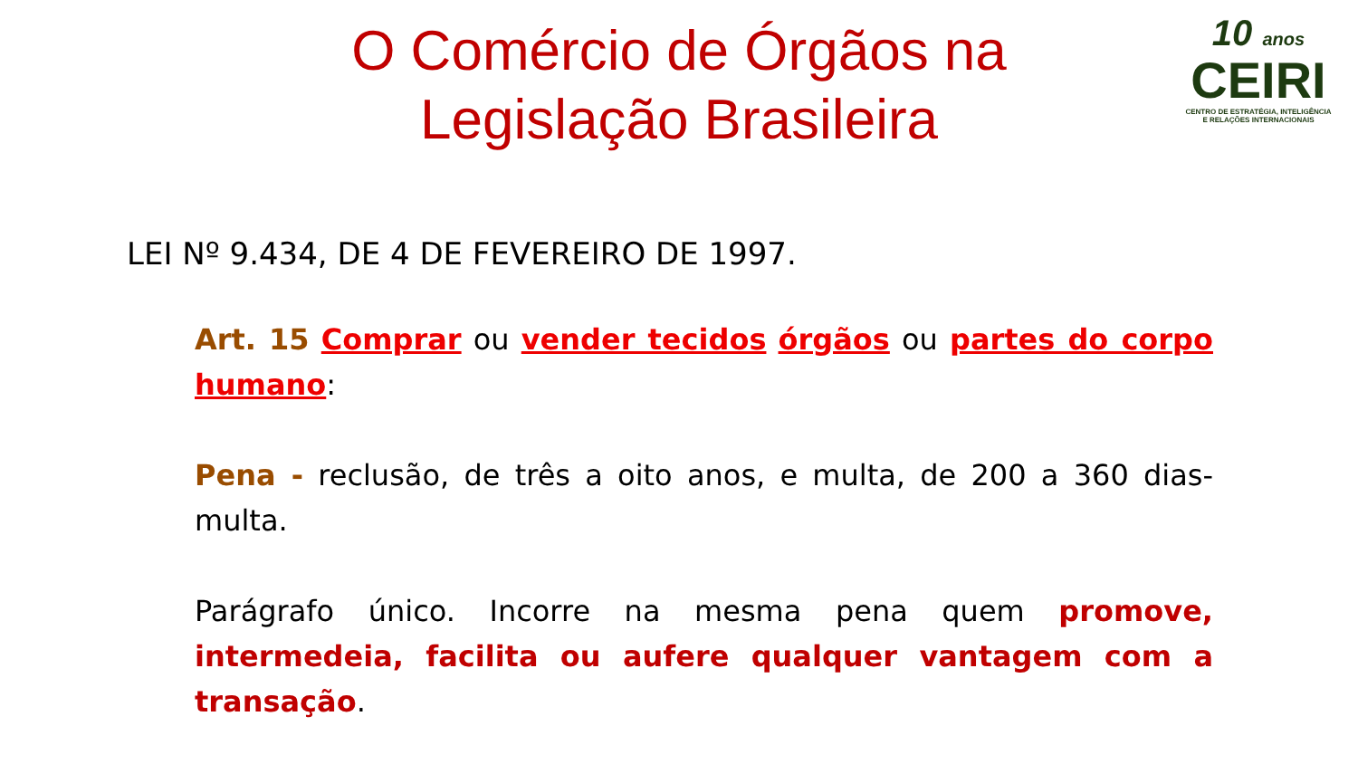O Comércio de Órgãos na
Legislação Brasileira
10 anos
CEIRI
CENTRO DE ESTRATÉGIA, INTELIGÊNCIA
E RELAÇÕES INTERNACIONAIS
LEI Nº 9.434, DE 4 DE FEVEREIRO DE 1997.
Art. 15 Comprar ou vender tecidos órgãos ou partes do corpo humano:
Pena - reclusão, de três a oito anos, e multa, de 200 a 360 dias-multa.
Parágrafo único. Incorre na mesma pena quem promove, intermedeia, facilita ou aufere qualquer vantagem com a transação.